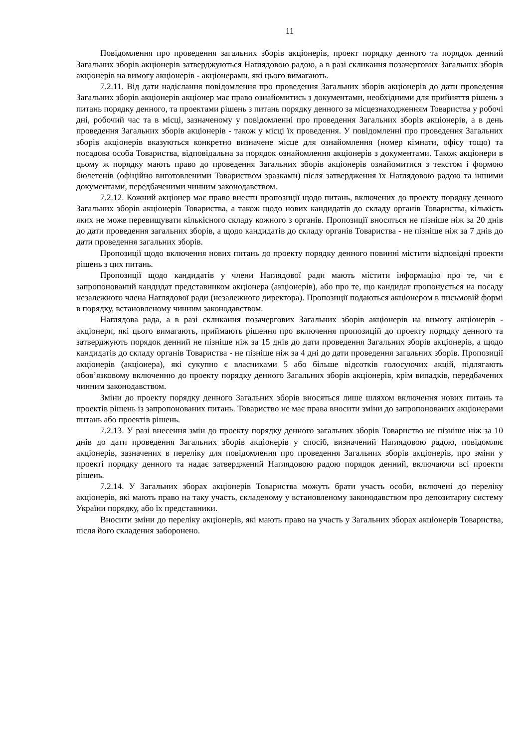11
Повідомлення про проведення загальних зборів акціонерів, проект порядку денного та порядок денний Загальних зборів акціонерів затверджуються Наглядовою радою, а в разі скликання позачергових Загальних зборів акціонерів на вимогу акціонерів - акціонерами, які цього вимагають.
7.2.11. Від дати надіслання повідомлення про проведення Загальних зборів акціонерів до дати проведення Загальних зборів акціонерів акціонер має право ознайомитись з документами, необхідними для прийняття рішень з питань порядку денного, та проектами рішень з питань порядку денного за місцезнаходженням Товариства у робочі дні, робочий час та в місці, зазначеному у повідомленні про проведення Загальних зборів акціонерів, а в день проведення Загальних зборів акціонерів - також у місці їх проведення. У повідомленні про проведення Загальних зборів акціонерів вказуються конкретно визначене місце для ознайомлення (номер кімнати, офісу тощо) та посадова особа Товариства, відповідальна за порядок ознайомлення акціонерів з документами. Також акціонери в цьому ж порядку мають право до проведення Загальних зборів акціонерів ознайомитися з текстом і формою бюлетенів (офіційно виготовленими Товариством зразками) після затвердження їх Наглядовою радою та іншими документами, передбаченими чинним законодавством.
7.2.12. Кожний акціонер має право внести пропозиції щодо питань, включених до проекту порядку денного Загальних зборів акціонерів Товариства, а також щодо нових кандидатів до складу органів Товариства, кількість яких не може перевищувати кількісного складу кожного з органів. Пропозиції вносяться не пізніше ніж за 20 днів до дати проведення загальних зборів, а щодо кандидатів до складу органів Товариства - не пізніше ніж за 7 днів до дати проведення загальних зборів.
Пропозиції щодо включення нових питань до проекту порядку денного повинні містити відповідні проекти рішень з цих питань.
Пропозиції щодо кандидатів у члени Наглядової ради мають містити інформацію про те, чи є запропонований кандидат представником акціонера (акціонерів), або про те, що кандидат пропонується на посаду незалежного члена Наглядової ради (незалежного директора). Пропозиції подаються акціонером в письмовій формі в порядку, встановленому чинним законодавством.
Наглядова рада, а в разі скликання позачергових Загальних зборів акціонерів на вимогу акціонерів - акціонери, які цього вимагають, приймають рішення про включення пропозицій до проекту порядку денного та затверджують порядок денний не пізніше ніж за 15 днів до дати проведення Загальних зборів акціонерів, а щодо кандидатів до складу органів Товариства - не пізніше ніж за 4 дні до дати проведення загальних зборів. Пропозиції акціонерів (акціонера), які сукупно є власниками 5 або більше відсотків голосуючих акцій, підлягають обов’язковому включенню до проекту порядку денного Загальних зборів акціонерів, крім випадків, передбачених чинним законодавством.
Зміни до проекту порядку денного Загальних зборів вносяться лише шляхом включення нових питань та проектів рішень із запропонованих питань. Товариство не має права вносити зміни до запропонованих акціонерами питань або проектів рішень.
7.2.13. У разі внесення змін до проекту порядку денного загальних зборів Товариство не пізніше ніж за 10 днів до дати проведення Загальних зборів акціонерів у спосіб, визначений Наглядовою радою, повідомляє акціонерів, зазначених в переліку для повідомлення про проведення Загальних зборів акціонерів, про зміни у проекті порядку денного та надає затверджений Наглядовою радою порядок денний, включаючи всі проекти рішень.
7.2.14. У Загальних зборах акціонерів Товариства можуть брати участь особи, включені до переліку акціонерів, які мають право на таку участь, складеному у встановленому законодавством про депозитарну систему України порядку, або їх представники.
Вносити зміни до переліку акціонерів, які мають право на участь у Загальних зборах акціонерів Товариства, після його складення заборонено.